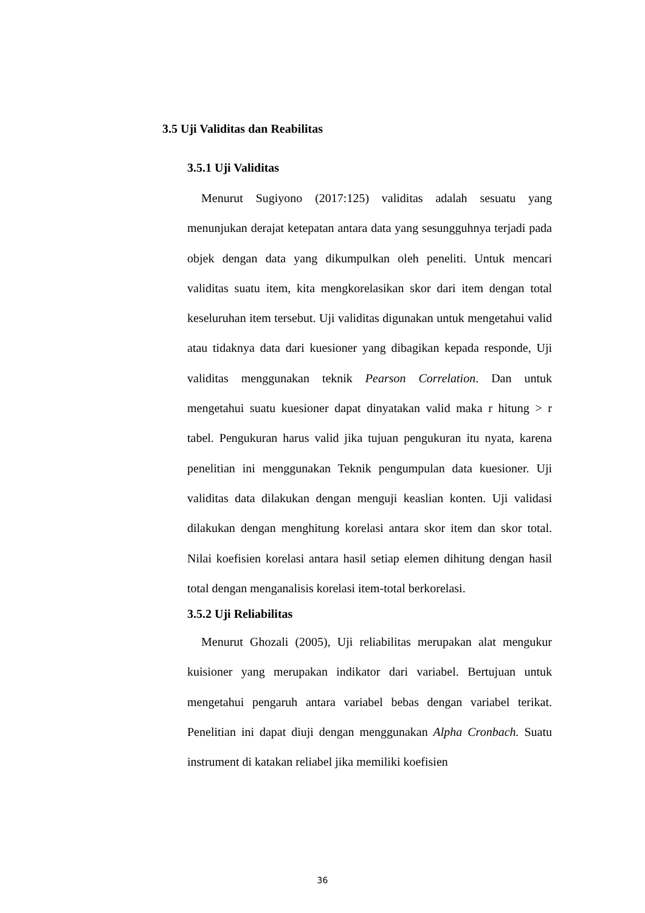3.5 Uji Validitas dan Reabilitas
3.5.1 Uji Validitas
Menurut Sugiyono (2017:125) validitas adalah sesuatu yang menunjukan derajat ketepatan antara data yang sesungguhnya terjadi pada objek dengan data yang dikumpulkan oleh peneliti. Untuk mencari validitas suatu item, kita mengkorelasikan skor dari item dengan total keseluruhan item tersebut. Uji validitas digunakan untuk mengetahui valid atau tidaknya data dari kuesioner yang dibagikan kepada responde, Uji validitas menggunakan teknik Pearson Correlation. Dan untuk mengetahui suatu kuesioner dapat dinyatakan valid maka r hitung > r tabel. Pengukuran harus valid jika tujuan pengukuran itu nyata, karena penelitian ini menggunakan Teknik pengumpulan data kuesioner. Uji validitas data dilakukan dengan menguji keaslian konten. Uji validasi dilakukan dengan menghitung korelasi antara skor item dan skor total. Nilai koefisien korelasi antara hasil setiap elemen dihitung dengan hasil total dengan menganalisis korelasi item-total berkorelasi.
3.5.2 Uji Reliabilitas
Menurut Ghozali (2005), Uji reliabilitas merupakan alat mengukur kuisioner yang merupakan indikator dari variabel. Bertujuan untuk mengetahui pengaruh antara variabel bebas dengan variabel terikat. Penelitian ini dapat diuji dengan menggunakan Alpha Cronbach. Suatu instrument di katakan reliabel jika memiliki koefisien
36